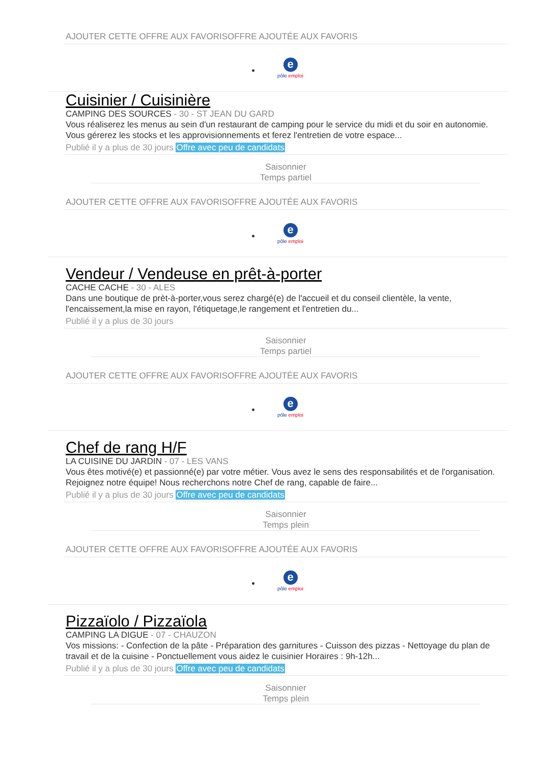AJOUTER CETTE OFFRE AUX FAVORISOFFRE AJOUTÉE AUX FAVORIS
e
pôle emploi
Cuisinier / Cuisinière
CAMPING DES SOURCES - 30 - ST JEAN DU GARD
Vous réaliserez les menus au sein d'un restaurant de camping pour le service du midi et du soir en autonomie. Vous gérerez les stocks et les approvisionnements et ferez l'entretien de votre espace...
Publié il y a plus de 30 jours Offre avec peu de candidats
Saisonnier
Temps partiel
AJOUTER CETTE OFFRE AUX FAVORISOFFRE AJOUTÉE AUX FAVORIS
e
pôle emploi
Vendeur / Vendeuse en prêt-à-porter
CACHE CACHE - 30 - ALES
Dans une boutique de prèt-à-porter,vous serez chargé(e) de l'accueil et du conseil clientèle, la vente, l'encaissement,la mise en rayon, l'étiquetage,le rangement et l'entretien du...
Publié il y a plus de 30 jours
Saisonnier
Temps partiel
AJOUTER CETTE OFFRE AUX FAVORISOFFRE AJOUTÉE AUX FAVORIS
e
pôle emploi
Chef de rang H/F
LA CUISINE DU JARDIN - 07 - LES VANS
Vous êtes motivé(e) et passionné(e) par votre métier. Vous avez le sens des responsabilités et de l'organisation. Rejoignez notre équipe! Nous recherchons notre Chef de rang, capable de faire...
Publié il y a plus de 30 jours Offre avec peu de candidats
Saisonnier
Temps plein
AJOUTER CETTE OFFRE AUX FAVORISOFFRE AJOUTÉE AUX FAVORIS
e
pôle emploi
Pizzaïolo / Pizzaïola
CAMPING LA DIGUE - 07 - CHAUZON
Vos missions: - Confection de la pâte - Préparation des garnitures - Cuisson des pizzas - Nettoyage du plan de travail et de la cuisine - Ponctuellement vous aidez le cuisinier Horaires : 9h-12h...
Publié il y a plus de 30 jours Offre avec peu de candidats
Saisonnier
Temps plein